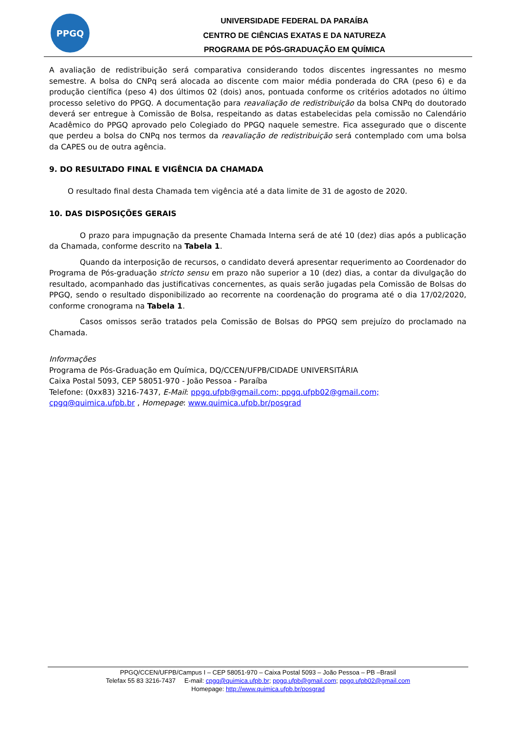PPGQ
UNIVERSIDADE FEDERAL DA PARAÍBA
CENTRO DE CIÊNCIAS EXATAS E DA NATUREZA
PROGRAMA DE PÓS-GRADUAÇÃO EM QUÍMICA
A avaliação de redistribuição será comparativa considerando todos discentes ingressantes no mesmo semestre. A bolsa do CNPq será alocada ao discente com maior média ponderada do CRA (peso 6) e da produção científica (peso 4) dos últimos 02 (dois) anos, pontuada conforme os critérios adotados no último processo seletivo do PPGQ. A documentação para reavaliação de redistribuição da bolsa CNPq do doutorado deverá ser entregue à Comissão de Bolsa, respeitando as datas estabelecidas pela comissão no Calendário Acadêmico do PPGQ aprovado pelo Colegiado do PPGQ naquele semestre. Fica assegurado que o discente que perdeu a bolsa do CNPq nos termos da reavaliação de redistribuição será contemplado com uma bolsa da CAPES ou de outra agência.
9. DO RESULTADO FINAL E VIGÊNCIA DA CHAMADA
O resultado final desta Chamada tem vigência até a data limite de 31 de agosto de 2020.
10. DAS DISPOSIÇÕES GERAIS
O prazo para impugnação da presente Chamada Interna será de até 10 (dez) dias após a publicação da Chamada, conforme descrito na Tabela 1.
Quando da interposição de recursos, o candidato deverá apresentar requerimento ao Coordenador do Programa de Pós-graduação stricto sensu em prazo não superior a 10 (dez) dias, a contar da divulgação do resultado, acompanhado das justificativas concernentes, as quais serão jugadas pela Comissão de Bolsas do PPGQ, sendo o resultado disponibilizado ao recorrente na coordenação do programa até o dia 17/02/2020, conforme cronograma na Tabela 1.
Casos omissos serão tratados pela Comissão de Bolsas do PPGQ sem prejuízo do proclamado na Chamada.
Informações
Programa de Pós-Graduação em Química, DQ/CCEN/UFPB/CIDADE UNIVERSITÁRIA
Caixa Postal 5093, CEP 58051-970 - João Pessoa - Paraíba
Telefone: (0xx83) 3216-7437, E-Mail: ppgq.ufpb@gmail.com; ppgq.ufpb02@gmail.com;
cpgq@quimica.ufpb.br , Homepage: www.quimica.ufpb.br/posgrad
PPGQ/CCEN/UFPB/Campus I – CEP 58051-970 – Caixa Postal 5093 – João Pessoa – PB –Brasil
Telefax 55 83 3216-7437 E-mail: cpgq@quimica.ufpb.br; ppgq.ufpb@gmail.com; ppgq.ufpb02@gmail.com
Homepage: http://www.quimica.ufpb.br/posgrad